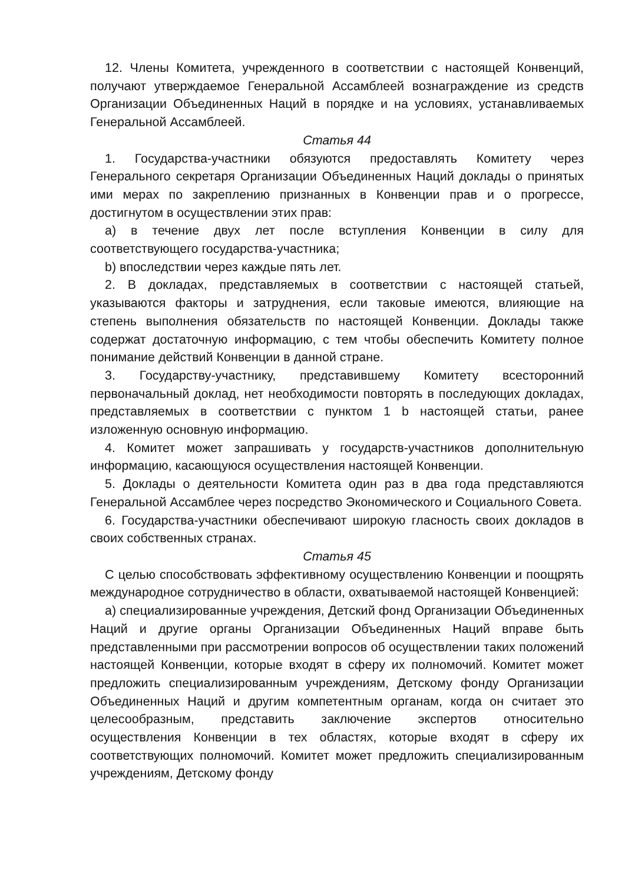12. Члены Комитета, учрежденного в соответствии с настоящей Конвенций, получают утверждаемое Генеральной Ассамблеей вознаграждение из средств Организации Объединенных Наций в порядке и на условиях, устанавливаемых Генеральной Ассамблеей.
Статья 44
1. Государства-участники обязуются предоставлять Комитету через Генерального секретаря Организации Объединенных Наций доклады о принятых ими мерах по закреплению признанных в Конвенции прав и о прогрессе, достигнутом в осуществлении этих прав:
a) в течение двух лет после вступления Конвенции в силу для соответствующего государства-участника;
b) впоследствии через каждые пять лет.
2. В докладах, представляемых в соответствии с настоящей статьей, указываются факторы и затруднения, если таковые имеются, влияющие на степень выполнения обязательств по настоящей Конвенции. Доклады также содержат достаточную информацию, с тем чтобы обеспечить Комитету полное понимание действий Конвенции в данной стране.
3. Государству-участнику, представившему Комитету всесторонний первоначальный доклад, нет необходимости повторять в последующих докладах, представляемых в соответствии с пунктом 1 b настоящей статьи, ранее изложенную основную информацию.
4. Комитет может запрашивать у государств-участников дополнительную информацию, касающуюся осуществления настоящей Конвенции.
5. Доклады о деятельности Комитета один раз в два года представляются Генеральной Ассамблее через посредство Экономического и Социального Совета.
6. Государства-участники обеспечивают широкую гласность своих докладов в своих собственных странах.
Статья 45
С целью способствовать эффективному осуществлению Конвенции и поощрять международное сотрудничество в области, охватываемой настоящей Конвенцией:
a) специализированные учреждения, Детский фонд Организации Объединенных Наций и другие органы Организации Объединенных Наций вправе быть представленными при рассмотрении вопросов об осуществлении таких положений настоящей Конвенции, которые входят в сферу их полномочий. Комитет может предложить специализированным учреждениям, Детскому фонду Организации Объединенных Наций и другим компетентным органам, когда он считает это целесообразным, представить заключение экспертов относительно осуществления Конвенции в тех областях, которые входят в сферу их соответствующих полномочий. Комитет может предложить специализированным учреждениям, Детскому фонду